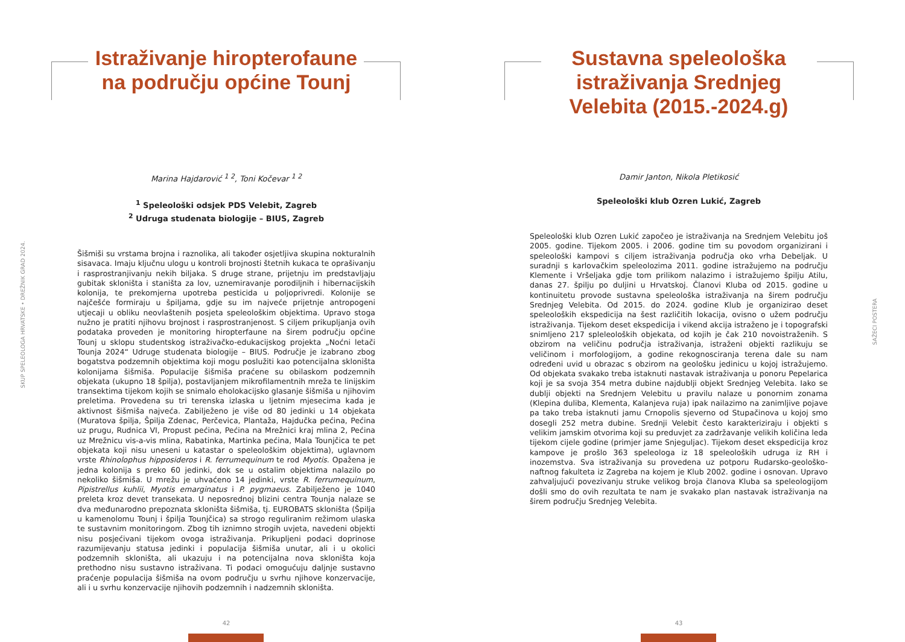Istraživanje hiropterofaune
na području općine Tounj
Marina Hajdarović <sup>1 2</sup>, Toni Kočevar <sup>1 2</sup>
<sup>1</sup> Speleološki odsjek PDS Velebit, Zagreb
<sup>2</sup> Udruga studenata biologije – BIUS, Zagreb
Šišmiši su vrstama brojna i raznolika, ali također osjetljiva skupina nokturalnih sisavaca. Imaju ključnu ulogu u kontroli brojnosti štetnih kukaca te oprašivanju i rasprostranjivanju nekih biljaka. S druge strane, prijetnju im predstavljaju gubitak skloništa i staništa za lov, uznemiravanje porodiljnih i hibernacijskih kolonija, te prekomjerna upotreba pesticida u poljoprivredi. Kolonije se najčešće formiraju u špiljama, gdje su im najveće prijetnje antropogeni utjecaji u obliku neovlaštenih posjeta speleološkim objektima. Upravo stoga nužno je pratiti njihovu brojnost i rasprostranjenost. S ciljem prikupljanja ovih podataka proveden je monitoring hiropterfaune na širem području općine Tounj u sklopu studentskog istraživačko-edukacijskog projekta „Noćni letači Tounja 2024“ Udruge studenata biologije – BIUS. Područje je izabrano zbog bogatstva podzemnih objektima koji mogu poslužiti kao potencijalna skloništa kolonijama šišmiša. Populacije šišmiša praćene su obilaskom podzemnih objekata (ukupno 18 špilja), postavljanjem mikrofilamentnih mreža te linijskim transektima tijekom kojih se snimalo eholokacijsko glasanje šišmiša u njihovim preletima. Provedena su tri terenska izlaska u ljetnim mjesecima kada je aktivnost šišmiša najveća. Zabilježeno je više od 80 jedinki u 14 objekata (Muratova špilja, Špilja Zdenac, Perčevica, Plantaža, Hajdučka pećina, Pećina uz prugu, Rudnica VI, Propust pećina, Pećina na Mrežnici kraj mlina 2, Pećina uz Mrežnicu vis-a-vis mlina, Rabatinka, Martinka pećina, Mala Tounjčica te pet objekata koji nisu uneseni u katastar o speleološkim objektima), uglavnom vrste Rhinolophus hipposideros i R. ferrumequinum te rod Myotis. Opažena je jedna kolonija s preko 60 jedinki, dok se u ostalim objektima nalazilo po nekoliko šišmiša. U mrežu je uhvaćeno 14 jedinki, vrste R. ferrumequinum, Pipistrellus kuhlii, Myotis emarginatus i P. pygmaeus. Zabilježeno je 1040 preleta kroz devet transekata. U neposrednoj blizini centra Tounja nalaze se dva međunarodno prepoznata skloništa šišmiša, tj. EUROBATS skloništa (Špilja u kamenolomu Tounj i špilja Tounjčica) sa strogo reguliranim režimom ulaska te sustavnim monitoringom. Zbog tih iznimno strogih uvjeta, navedeni objekti nisu posjećivani tijekom ovoga istraživanja. Prikupljeni podaci doprinose razumijevanju statusa jedinki i populacija šišmiša unutar, ali i u okolici podzemnih skloništa, ali ukazuju i na potencijalna nova skloništa koja prethodno nisu sustavno istraživana. Ti podaci omogućuju daljnje sustavno praćenje populacija šišmiša na ovom području u svrhu njihove konzervacije, ali i u svrhu konzervacije njihovih podzemnih i nadzemnih skloništa.
SKUP SPELEOLOGA HRVATSKE • DREŽNIK GRAD 2024.
42
Sustavna speleološka
istraživanja Srednjeg
Velebita (2015.-2024.g)
Damir Janton, Nikola Pletikosić
Speleološki klub Ozren Lukić, Zagreb
Speleološki klub Ozren Lukić započeo je istraživanja na Srednjem Velebitu još 2005. godine. Tijekom 2005. i 2006. godine tim su povodom organizirani i speleološki kampovi s ciljem istraživanja područja oko vrha Debeljak. U suradnji s karlovačkim speleolozima 2011. godine istražujemo na području Klemente i Vršeljaka gdje tom prilikom nalazimo i istražujemo špilju Atilu, danas 27. špilju po duljini u Hrvatskoj. Članovi Kluba od 2015. godine u kontinuitetu provode sustavna speleološka istraživanja na širem području Srednjeg Velebita. Od 2015. do 2024. godine Klub je organizirao deset speleoloških ekspedicija na šest različitih lokacija, ovisno o užem području istraživanja. Tijekom deset ekspedicija i vikend akcija istraženo je i topografski snimljeno 217 spleleoloških objekata, od kojih je čak 210 novoistraženih. S obzirom na veličinu područja istraživanja, istraženi objekti razlikuju se veličinom i morfologijom, a godine rekognosciranja terena dale su nam određeni uvid u obrazac s obzirom na geološku jedinicu u kojoj istražujemo. Od objekata svakako treba istaknuti nastavak istraživanja u ponoru Pepelarica koji je sa svoja 354 metra dubine najdublji objekt Srednjeg Velebita. Iako se dublji objekti na Srednjem Velebitu u pravilu nalaze u ponornim zonama (Klepina duliba, Klementa, Kalanjeva ruja) ipak nailazimo na zanimljive pojave pa tako treba istaknuti jamu Crnopolis sjeverno od Stupačinova u kojoj smo dosegli 252 metra dubine. Srednji Velebit često karakteriziraju i objekti s velikim jamskim otvorima koji su preduvjet za zadržavanje velikih količina leda tijekom cijele godine (primjer jame Snjeguljac). Tijekom deset ekspedicija kroz kampove je prošlo 363 speleologa iz 18 speleoloških udruga iz RH i inozemstva. Sva istraživanja su provedena uz potporu Rudarsko-geološko-naftnog fakulteta iz Zagreba na kojem je Klub 2002. godine i osnovan. Upravo zahvaljujući povezivanju struke velikog broja članova Kluba sa speleologijom došli smo do ovih rezultata te nam je svakako plan nastavak istraživanja na širem području Srednjeg Velebita.
SAŽECI POSTERA
43